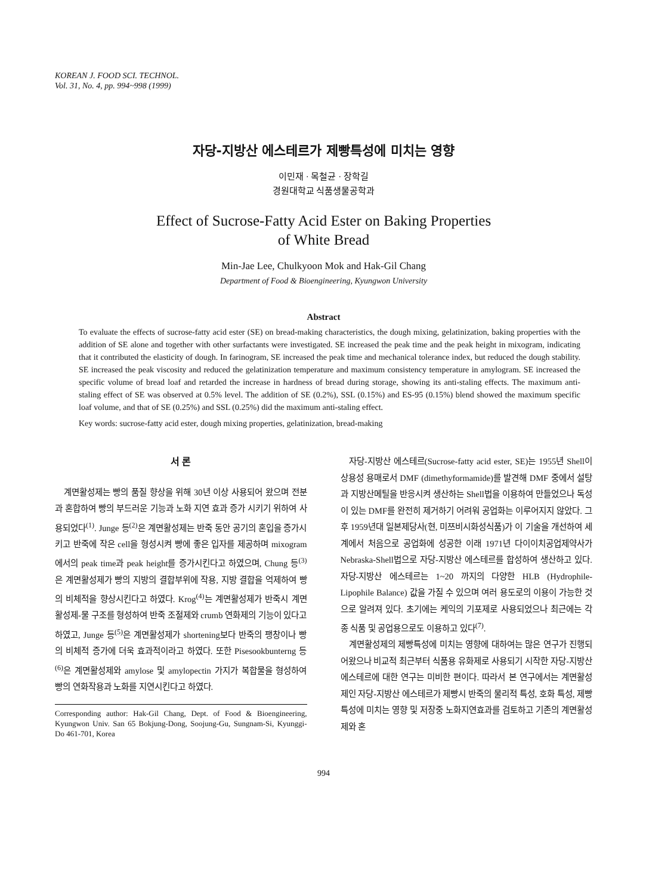KOREAN J. FOOD SCI. TECHNOL.
Vol. 31, No. 4, pp. 994~998 (1999)
자당-지방산 에스테르가 제빵특성에 미치는 영향
이민재 · 목철균 · 장학길
경원대학교 식품생물공학과
Effect of Sucrose-Fatty Acid Ester on Baking Properties
of White Bread
Min-Jae Lee, Chulkyoon Mok and Hak-Gil Chang
Department of Food & Bioengineering, Kyungwon University
Abstract
To evaluate the effects of sucrose-fatty acid ester (SE) on bread-making characteristics, the dough mixing, gelatinization, baking properties with the addition of SE alone and together with other surfactants were investigated. SE increased the peak time and the peak height in mixogram, indicating that it contributed the elasticity of dough. In farinogram, SE increased the peak time and mechanical tolerance index, but reduced the dough stability. SE increased the peak viscosity and reduced the gelatinization temperature and maximum consistency temperature in amylogram. SE increased the specific volume of bread loaf and retarded the increase in hardness of bread during storage, showing its anti-staling effects. The maximum anti-staling effect of SE was observed at 0.5% level. The addition of SE (0.2%), SSL (0.15%) and ES-95 (0.15%) blend showed the maximum specific loaf volume, and that of SE (0.25%) and SSL (0.25%) did the maximum anti-staling effect.
Key words: sucrose-fatty acid ester, dough mixing properties, gelatinization, bread-making
서 론
계면활성제는 빵의 품질 향상을 위해 30년 이상 사용되어 왔으며 전분과 혼합하여 빵의 부드러운 기능과 노화 지연 효과 증가 시키기 위하여 사용되었다<sup>(1)</sup>. Junge 등<sup>(2)</sup>은 계면활성제는 반죽 동안 공기의 혼입을 증가시키고 반죽에 작은 cell을 형성시켜 빵에 좋은 입자를 제공하며 mixogram에서의 peak time과 peak height를 증가시킨다고 하였으며, Chung 등<sup>(3)</sup>은 계면활성제가 빵의 지방의 결합부위에 작용, 지방 결합을 억제하여 빵의 비체적을 향상시킨다고 하였다. Krog<sup>(4)</sup>는 계면활성제가 반죽시 계면활성제-물 구조를 형성하여 반죽 조절제와 crumb 연화제의 기능이 있다고 하였고, Junge 등<sup>(5)</sup>은 계면활성제가 shortening보다 반죽의 팽창이나 빵의 비체적 증가에 더욱 효과적이라고 하였다. 또한 Pisesookbunterng 등<sup>(6)</sup>은 계면활성제와 amylose 및 amylopectin 가지가 복합물을 형성하여 빵의 연화작용과 노화를 지연시킨다고 하였다.
Corresponding author: Hak-Gil Chang, Dept. of Food & Bioengineering, Kyungwon Univ. San 65 Bokjung-Dong, Soojung-Gu, Sungnam-Si, Kyunggi-Do 461-701, Korea
자당-지방산 에스테르(Sucrose-fatty acid ester, SE)는 1955년 Shell이 상용성 용매로서 DMF (dimethyformamide)를 발견해 DMF 중에서 설탕과 지방산메틸을 반응시켜 생산하는 Shell법을 이용하여 만들었으나 독성이 있는 DMF를 완전히 제거하기 어려워 공업화는 이루어지지 않았다. 그 후 1959년대 일본제당사(현, 미쯔비시화성식품)가 이 기술을 개선하여 세계에서 처음으로 공업화에 성공한 이래 1971년 다이이치공업제약사가 Nebraska-Shell법으로 자당-지방산 에스테르를 합성하여 생산하고 있다. 자당-지방산 에스테르는 1~20 까지의 다양한 HLB (Hydrophile-Lipophile Balance) 값을 가질 수 있으며 여러 용도로의 이용이 가능한 것으로 알려져 있다. 초기에는 케익의 기포제로 사용되었으나 최근에는 각종 식품 및 공업용으로도 이용하고 있다<sup>(7)</sup>.
계면활성제의 제빵특성에 미치는 영향에 대하여는 많은 연구가 진행되어왔으나 비교적 최근부터 식품용 유화제로 사용되기 시작한 자당-지방산 에스테르에 대한 연구는 미비한 편이다. 따라서 본 연구에서는 계면활성제인 자당-지방산 에스테르가 제빵시 반죽의 물리적 특성, 호화 특성, 제빵 특성에 미치는 영향 및 저장중 노화지연효과를 검토하고 기존의 계면활성제와 혼
994